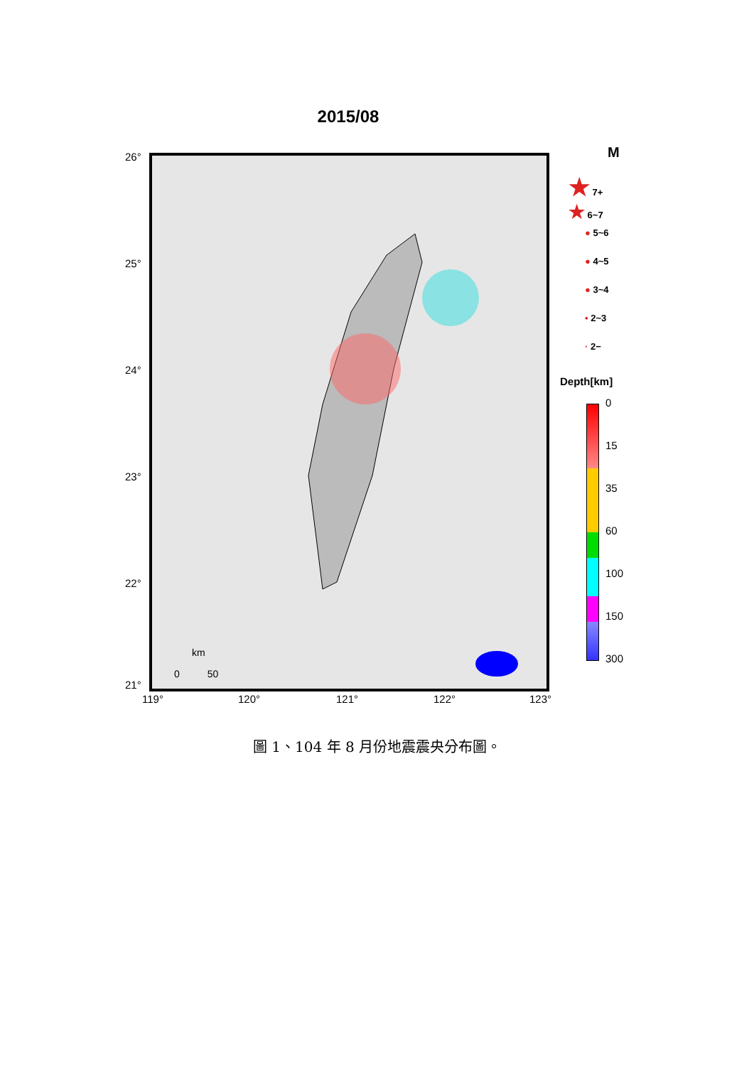2015/08
26°
25°
24°
23°
22°
21°
km
0 50
119° 120° 121° 122° 123°
M
★ 7+
★ 6~7
● 5~6
● 4~5
● 3~4
• 2~3
· 2−
Depth[km]
0
15
35
60
100
150
300
圖 1、104 年 8 月份地震震央分布圖。